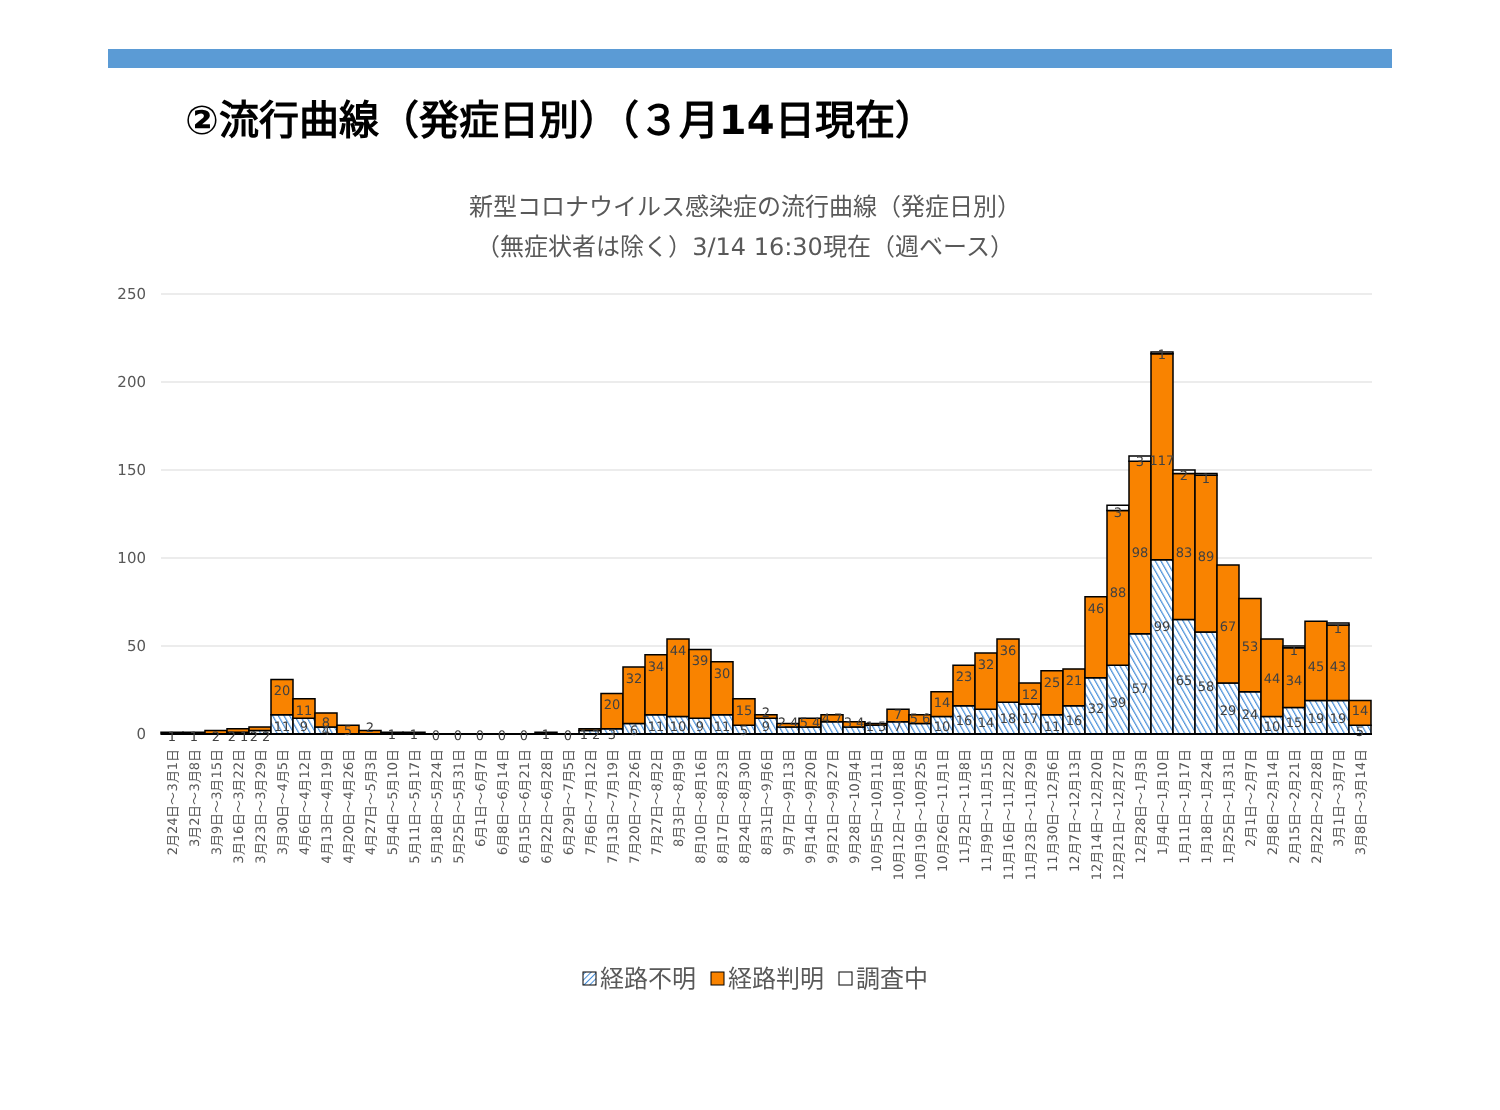②流行曲線（発症日別）（３月14日現在）
新型コロナウイルス感染症の流行曲線（発症日別）
（無症状者は除く）3/14 16:30現在（週ベース）
250
200
150
100
50
0
1
1
2
2 1
2 2
20
11
11
9
8
4
5
2
1
1
0
0
0
0
0
1
0
1 2
20
3
32
6
34
11
44
10
39
9
30
11
15
5
2
9
2 4
5 4
4 7
3 4
1 5
7
7
5 6
14
10
23
16
32
14
36
18
12
17
25
11
21
16
46
32
3
88
39
3
98
57
1
117
99
2
83
65
1
89
58
67
29
53
24
44
10
1
34
15
45
19
1
43
19
14
5
2月24日～3月1日
3月2日～3月8日
3月9日～3月15日
3月16日～3月22日
3月23日～3月29日
3月30日～4月5日
4月6日～4月12日
4月13日～4月19日
4月20日～4月26日
4月27日～5月3日
5月4日～5月10日
5月11日～5月17日
5月18日～5月24日
5月25日～5月31日
6月1日～6月7日
6月8日～6月14日
6月15日～6月21日
6月22日～6月28日
6月29日～7月5日
7月6日～7月12日
7月13日～7月19日
7月20日～7月26日
7月27日～8月2日
8月3日～8月9日
8月10日～8月16日
8月17日～8月23日
8月24日～8月30日
8月31日～9月6日
9月7日～9月13日
9月14日～9月20日
9月21日～9月27日
9月28日～10月4日
10月5日～10月11日
10月12日～10月18日
10月19日～10月25日
10月26日～11月1日
11月2日～11月8日
11月9日～11月15日
11月16日～11月22日
11月23日～11月29日
11月30日～12月6日
12月7日～12月13日
12月14日～12月20日
12月21日～12月27日
12月28日～1月3日
1月4日～1月10日
1月11日～1月17日
1月18日～1月24日
1月25日～1月31日
2月1日～2月7日
2月8日～2月14日
2月15日～2月21日
2月22日～2月28日
3月1日～3月7日
3月8日～3月14日
経路不明
経路判明
調査中